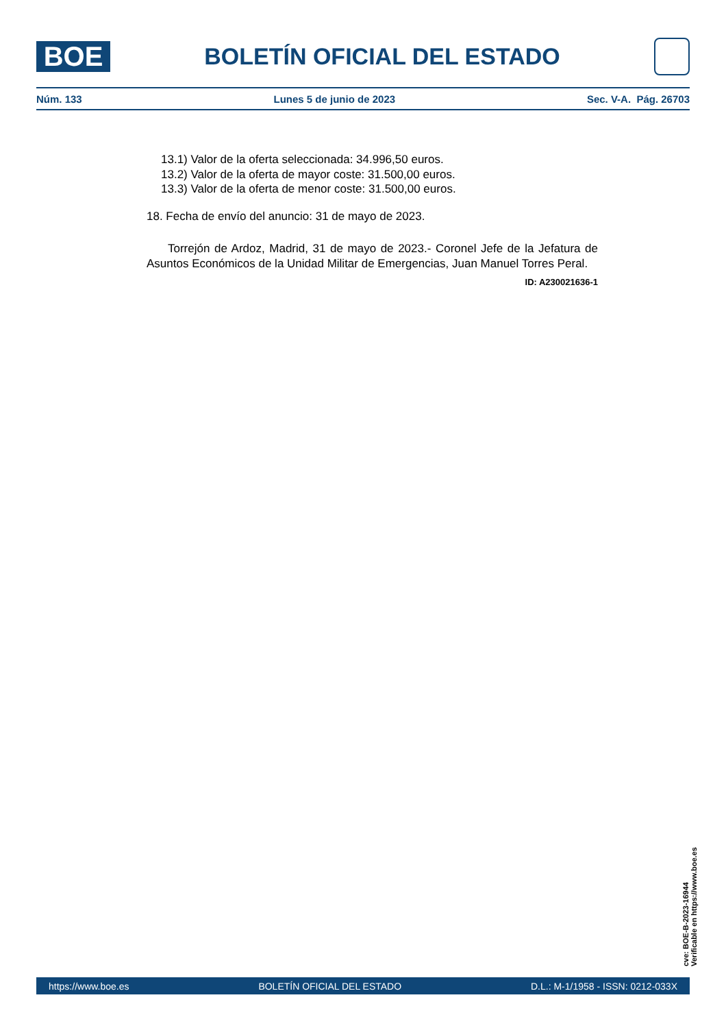BOE
BOLETÍN OFICIAL DEL ESTADO
Núm. 133 Lunes 5 de junio de 2023 Sec. V-A. Pág. 26703
13.1) Valor de la oferta seleccionada: 34.996,50 euros.
13.2) Valor de la oferta de mayor coste: 31.500,00 euros.
13.3) Valor de la oferta de menor coste: 31.500,00 euros.
18. Fecha de envío del anuncio: 31 de mayo de 2023.
Torrejón de Ardoz, Madrid, 31 de mayo de 2023.- Coronel Jefe de la Jefatura de Asuntos Económicos de la Unidad Militar de Emergencias, Juan Manuel Torres Peral.
ID: A230021636-1
cve: BOE-B-2023-16944
Verificable en https://www.boe.es
https://www.boe.es BOLETÍN OFICIAL DEL ESTADO D.L.: M-1/1958 - ISSN: 0212-033X